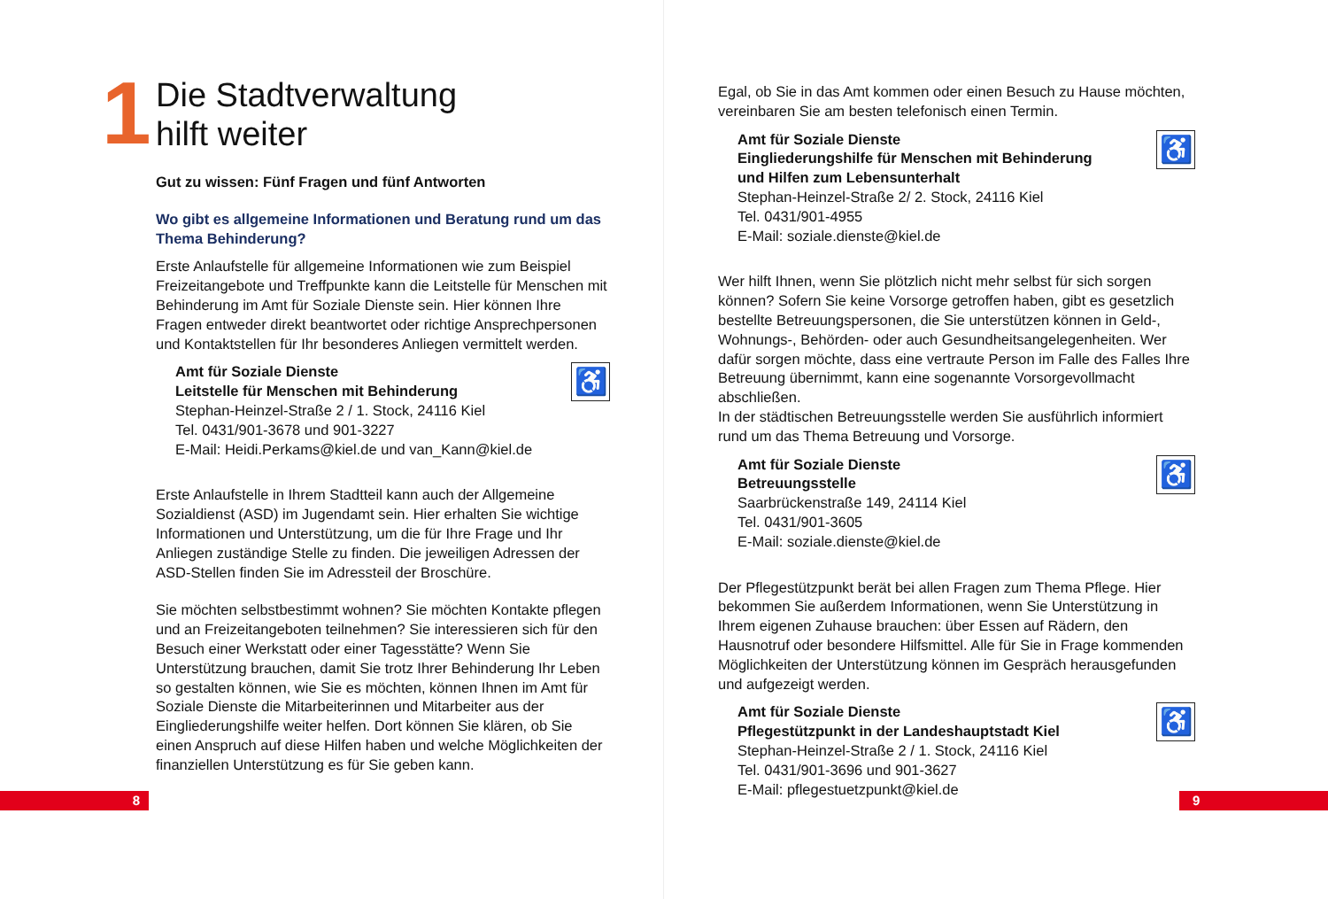1
Die Stadtverwaltung
hilft weiter
Gut zu wissen: Fünf Fragen und fünf Antworten
Wo gibt es allgemeine Informationen und Beratung rund um das Thema Behinderung?
Erste Anlaufstelle für allgemeine Informationen wie zum Beispiel Freizeitangebote und Treffpunkte kann die Leitstelle für Menschen mit Behinderung im Amt für Soziale Dienste sein. Hier können Ihre Fragen entweder direkt beantwortet oder richtige Ansprech­personen und Kontaktstellen für Ihr besonderes Anliegen vermit­telt werden.
♿
Amt für Soziale Dienste
Leitstelle für Menschen mit Behinderung
Stephan-Heinzel-Straße 2 / 1. Stock, 24116 Kiel
Tel. 0431/901-3678 und 901-3227
E-Mail: Heidi.Perkams@kiel.de und van_Kann@kiel.de
Erste Anlaufstelle in Ihrem Stadtteil kann auch der Allgemeine Sozialdienst (ASD) im Jugendamt sein. Hier erhalten Sie wichtige Informationen und Unterstützung, um die für Ihre Frage und Ihr Anliegen zuständige Stelle zu finden. Die jeweiligen Adressen der ASD-Stellen finden Sie im Adressteil der Broschüre.
Sie möchten selbstbestimmt wohnen? Sie möchten Kontakte pflegen und an Freizeitangeboten teilnehmen? Sie interessieren sich für den Besuch einer Werkstatt oder einer Tagesstätte? Wenn Sie Unterstützung brauchen, damit Sie trotz Ihrer Behinde­rung Ihr Leben so gestalten können, wie Sie es möchten, können Ihnen im Amt für Soziale Dienste die Mitarbeiterinnen und Mitar­beiter aus der Eingliederungshilfe weiter helfen. Dort können Sie klären, ob Sie einen Anspruch auf diese Hilfen haben und welche Möglichkeiten der finanziellen Unterstützung es für Sie geben kann.
8
Egal, ob Sie in das Amt kommen oder einen Besuch zu Hause möchten, vereinbaren Sie am besten telefonisch einen Termin.
♿
Amt für Soziale Dienste
Eingliederungshilfe für Menschen mit Behinderung
und Hilfen zum Lebensunterhalt
Stephan-Heinzel-Straße 2/ 2. Stock, 24116 Kiel
Tel. 0431/901-4955
E-Mail: soziale.dienste@kiel.de
Wer hilft Ihnen, wenn Sie plötzlich nicht mehr selbst für sich sorgen können? Sofern Sie keine Vorsorge getroffen haben, gibt es gesetzlich bestellte Betreuungspersonen, die Sie unterstützen können in Geld-, Wohnungs-, Behörden- oder auch Gesundheits­angelegenheiten. Wer dafür sorgen möchte, dass eine vertraute Person im Falle des Falles Ihre Betreuung übernimmt, kann eine sogenannte Vorsorgevollmacht abschließen.
In der städtischen Betreuungsstelle werden Sie ausführlich infor­miert rund um das Thema Betreuung und Vorsorge.
♿
Amt für Soziale Dienste
Betreuungsstelle
Saarbrückenstraße 149, 24114 Kiel
Tel. 0431/901-3605
E-Mail: soziale.dienste@kiel.de
Der Pflegestützpunkt berät bei allen Fragen zum Thema Pflege. Hier bekommen Sie außerdem Informationen, wenn Sie Unter­stützung in Ihrem eigenen Zuhause brauchen: über Essen auf Rädern, den Hausnotruf oder besondere Hilfsmittel. Alle für Sie in Frage kommenden Möglichkeiten der Unterstützung können im Gespräch herausgefunden und aufgezeigt werden.
♿
Amt für Soziale Dienste
Pflegestützpunkt in der Landeshauptstadt Kiel
Stephan-Heinzel-Straße 2 / 1. Stock, 24116 Kiel
Tel. 0431/901-3696 und 901-3627
E-Mail: pflegestuetzpunkt@kiel.de
9